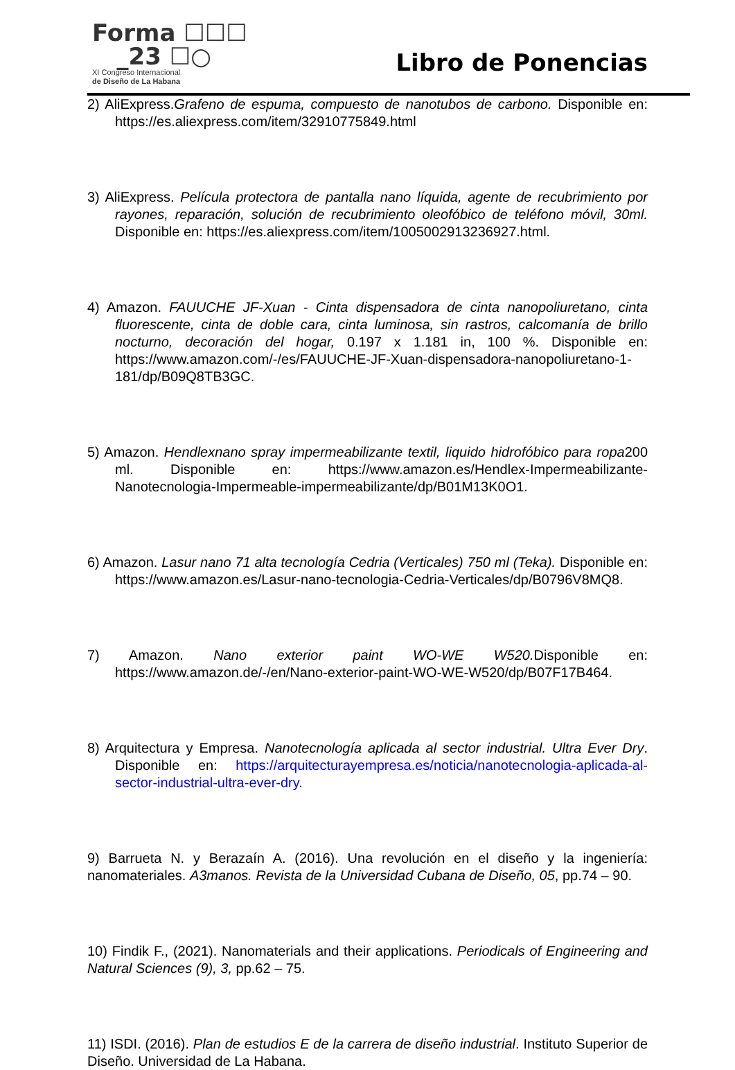Forma ☐☐☐
_23 ☐○
XI Congreso Internacional
de Diseño de La Habana
Libro de Ponencias
2) AliExpress.Grafeno de espuma, compuesto de nanotubos de carbono. Disponible en: https://es.aliexpress.com/item/32910775849.html
3) AliExpress. Película protectora de pantalla nano líquida, agente de recubrimiento por rayones, reparación, solución de recubrimiento oleofóbico de teléfono móvil, 30ml. Disponible en: https://es.aliexpress.com/item/1005002913236927.html.
4) Amazon. FAUUCHE JF-Xuan - Cinta dispensadora de cinta nanopoliuretano, cinta fluorescente, cinta de doble cara, cinta luminosa, sin rastros, calcomanía de brillo nocturno, decoración del hogar, 0.197 x 1.181 in, 100 %. Disponible en: https://www.amazon.com/-/es/FAUUCHE-JF-Xuan-dispensadora-nanopoliuretano-1-181/dp/B09Q8TB3GC.
5) Amazon. Hendlexnano spray impermeabilizante textil, liquido hidrofóbico para ropa200 ml. Disponible en: https://www.amazon.es/Hendlex-Impermeabilizante-Nanotecnologia-Impermeable-impermeabilizante/dp/B01M13K0O1.
6) Amazon. Lasur nano 71 alta tecnología Cedria (Verticales) 750 ml (Teka). Disponible en: https://www.amazon.es/Lasur-nano-tecnologia-Cedria-Verticales/dp/B0796V8MQ8.
7) Amazon. Nano exterior paint WO-WE W520. Disponible en: https://www.amazon.de/-/en/Nano-exterior-paint-WO-WE-W520/dp/B07F17B464.
8) Arquitectura y Empresa. Nanotecnología aplicada al sector industrial. Ultra Ever Dry. Disponible en: https://arquitecturayempresa.es/noticia/nanotecnologia-aplicada-al-sector-industrial-ultra-ever-dry.
9) Barrueta N. y Berazaín A. (2016). Una revolución en el diseño y la ingeniería: nanomateriales. A3manos. Revista de la Universidad Cubana de Diseño, 05, pp.74 – 90.
10) Findik F., (2021). Nanomaterials and their applications. Periodicals of Engineering and Natural Sciences (9), 3, pp.62 – 75.
11) ISDI. (2016). Plan de estudios E de la carrera de diseño industrial. Instituto Superior de Diseño. Universidad de La Habana.